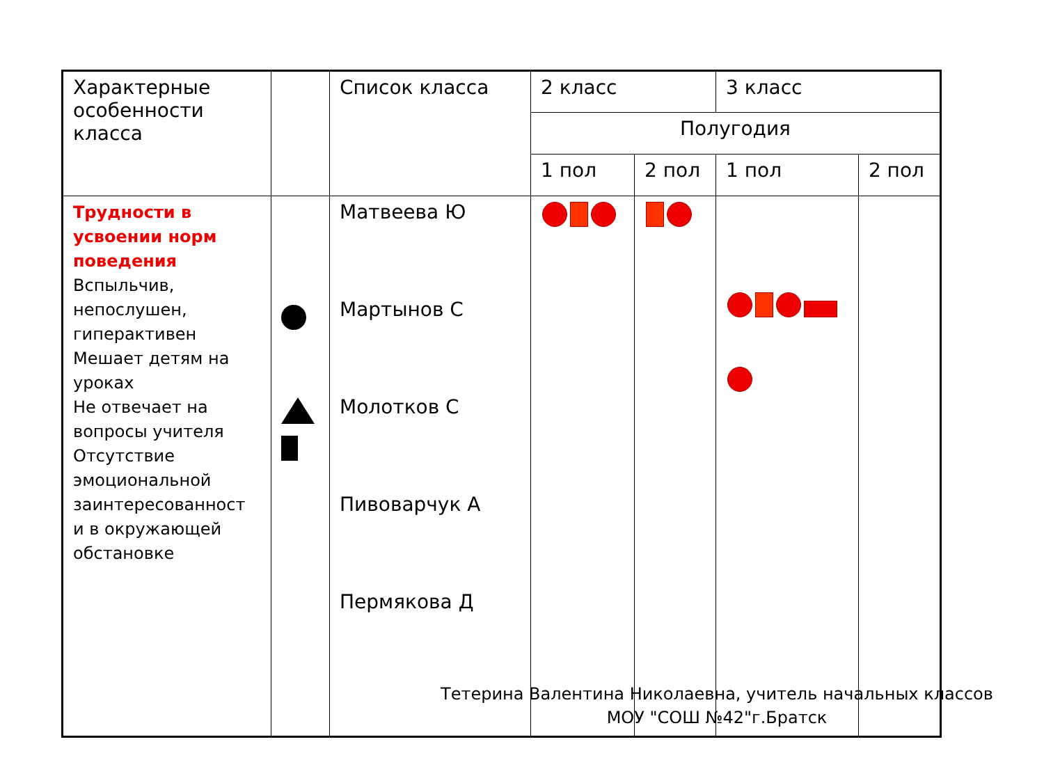| Характерные особенности класса | | Список класса | 2 класс | | 3 класс | |
| | | | Полугодия | | | |
| | | | 1 пол | 2 пол | 1 пол | 2 пол |
| Трудности в усвоении норм поведения Вспыльчив, непослушен, гиперактивен Мешает детям на уроках Не отвечает на вопросы учителя Отсутствие эмоциональной заинтересованност и в окружающей обстановке | | Матвеева Ю Мартынов С Молотков С Пивоварчук А Пермякова Д | | | | |
Тетерина Валентина Николаевна, учитель начальных классов
МОУ "СОШ №42"г.Братск